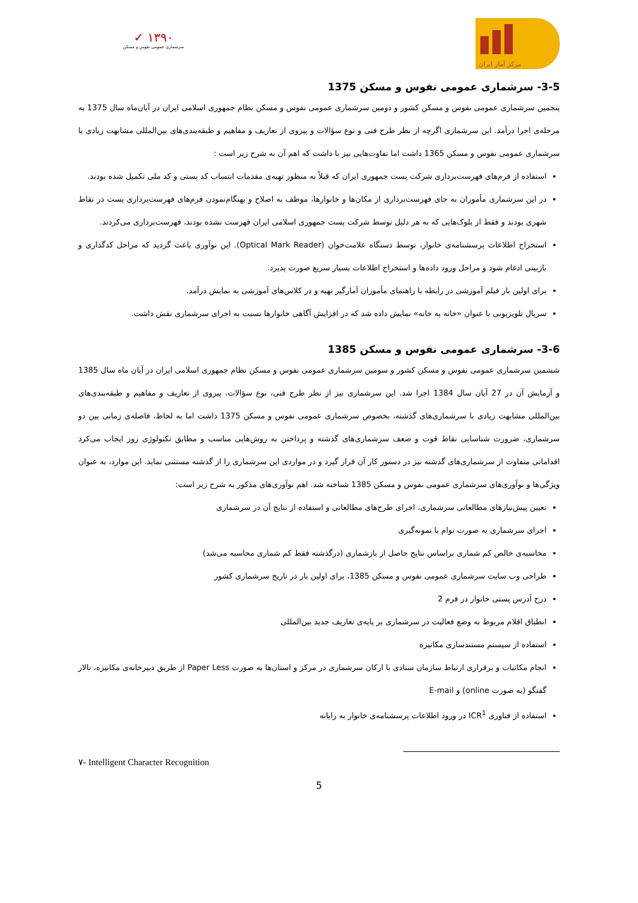✓ ۱۳۹۰
سرشماری عمومی نفوس و مسکن
مرکز آمار ایران
3-5- سرشماری عمومی نفوس و مسکن 1375
پنجمین سرشماری عمومی نفوس و مسکن کشور و دومین سرشماری عمومی نفوس و مسکن نظام جمهوری اسلامی ایران در آبان‌ماه سال 1375 به مرحله‌ی اجرا درآمد. این سرشماری اگرچه از نظر طرح فنی و نوع سؤالات و پیروی از تعاریف و مفاهیم و طبقه‌بندی‌های بین‌المللی مشابهت زیادی با سرشماری عمومی نفوس و مسکن 1365 داشت اما تفاوت‌هایی نیز با داشت که اهم آن به شرح زیر است :
استفاده از فرم‌های فهرست‌برداری شرکت پست جمهوری ایران که قبلاً به منظور تهیه‌ی مقدمات انتساب کد پستی و کد ملی تکمیل شده بودند.
در این سرشماری مأموران به جای فهرست‌برداری از مکان‌ها و خانوارها، موظف به اصلاح و بهنگام‌نمودن فرم‌های فهرست‌برداری پست در نقاط شهری بودند و فقط از بلوک‌هایی که به هر دلیل توسط شرکت پست جمهوری اسلامی ایران فهرست نشده بودند، فهرست‌برداری می‌کردند.
استخراج اطلاعات پرسشنامه‌ی خانوار، توسط دستگاه علامت‌خوان (Optical Mark Reader). این نوآوری باعث گردید که مراحل کدگذاری و بازبینی ادغام شود و مراحل ورود داده‌ها و استخراج اطلاعات بسیار سریع صورت پذیرد.
برای اولین بار فیلم آموزشی در رابطه با راهنمای مأموران آمارگیر تهیه و در کلاس‌های آموزشی به نمایش درآمد.
سریال تلویزیونی با عنوان «خانه به خانه» نمایش داده شد که در افزایش آگاهی خانوارها نسبت به اجرای سرشماری نقش داشت.
3-6- سرشماری عمومی نفوس و مسکن 1385
ششمین سرشماری عمومی نفوس و مسکن کشور و سومین سرشماری عمومی نفوس و مسکن نظام جمهوری اسلامی ایران در آبان ماه سال 1385 و آزمایش آن در 27 آبان سال 1384 اجرا شد. این سرشماری نیز از نظر طرح فنی، نوع سؤالات، پیروی از تعاریف و مفاهیم و طبقه‌بندی‌های بین‌المللی مشابهت زیادی با سرشماری‌های گذشته، بخصوص سرشماری عمومی نفوس و مسکن 1375 داشت اما به لحاظ، فاصله‌ی زمانی بین دو سرشماری، ضرورت شناسایی نقاط قوت و ضعف سرشماری‌های گذشته و پرداختن به روش‌هایی مناسب و مطابق تکنولوژی روز ایجاب می‌کرد اقداماتی متفاوت از سرشماری‌های گذشته نیز در دستور کار آن قرار گیرد و در مواردی این سرشماری را از گذشته مستثنی نماید. این موارد، به عنوان ویژگی‌ها و نوآوری‌های سرشماری عمومی نفوس و مسکن 1385 شناخته شد. اهم نوآوری‌های مذکور به شرح زیر است:
تعیین پیش‌نیازهای مطالعاتی سرشماری، اجرای طرح‌های مطالعاتی و استفاده از نتایج آن در سرشماری
اجرای سرشماری به صورت توام با نمونه‌گیری
محاسبه‌ی خالص کم شماری براساس نتایج حاصل از بازشماری (درگذشته فقط کم شماری محاسبه می‌شد)
طراحی وب سایت سرشماری عمومی نفوس و مسکن 1385، برای اولین بار در تاریخ سرشماری کشور
درج آدرس پستی خانوار در فرم 2
انطباق اقلام مربوط به وضع فعالیت در سرشماری بر پایه‌ی تعاریف جدید بین‌المللی
استفاده از سیستم مستندسازی مکانیزه
انجام مکاتبات و برقراری ارتباط سازمان ستادی با ارکان سرشماری در مرکز و استان‌ها به صورت Paper Less از طریق دبیرخانه‌ی مکانیزه، تالار گفتگو (به صورت online) و E-mail
استفاده از فناوری ICR<sup>1</sup> در ورود اطلاعات پرسشنامه‌ی خانوار به رایانه
۷- Intelligent Character Recognition
5